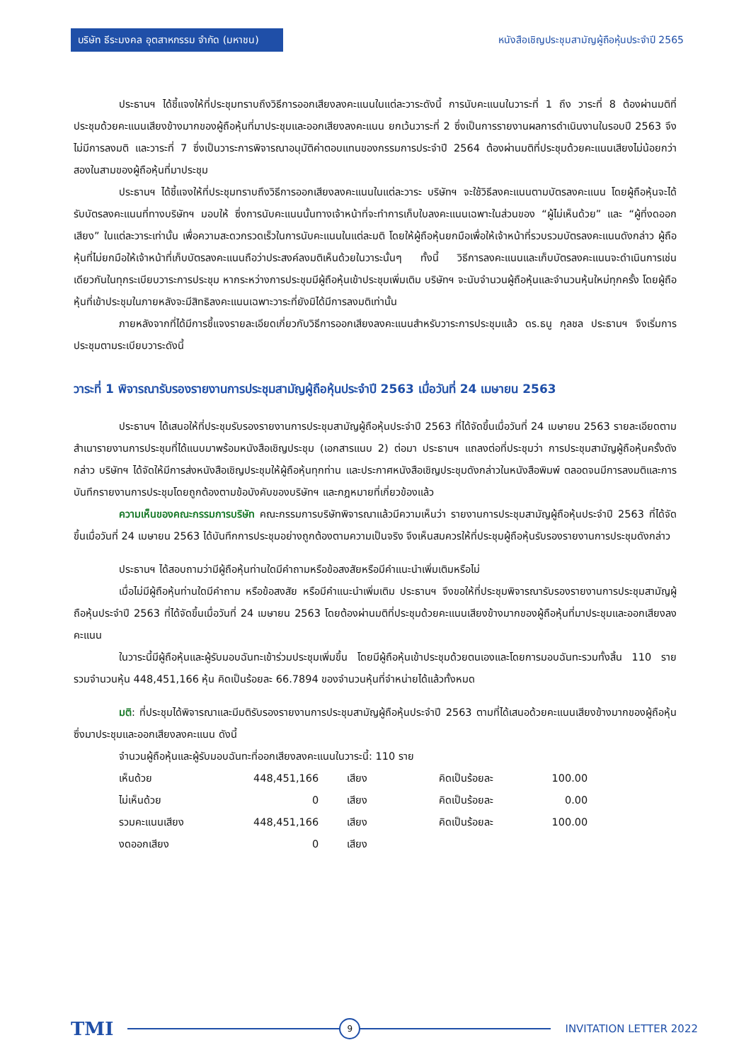บริษัท ธีระมงคล อุตสาหกรรม จำกัด (มหาชน)
หนังสือเชิญประชุมสามัญผู้ถือหุ้นประจำปี 2565
ประธานฯ ได้ชี้แจงให้ที่ประชุมทราบถึงวิธีการออกเสียงลงคะแนนในแต่ละวาระดังนี้ การนับคะแนนในวาระที่ 1 ถึง วาระที่ 8 ต้องผ่านมติที่ประชุมด้วยคะแนนเสียงข้างมากของผู้ถือหุ้นที่มาประชุมและออกเสียงลงคะแนน ยกเว้นวาระที่ 2 ซึ่งเป็นการรายงานผลการดำเนินงานในรอบปี 2563 จึงไม่มีการลงมติ และวาระที่ 7 ซึ่งเป็นวาระการพิจารณาอนุมัติค่าตอบแทนของกรรมการประจำปี 2564 ต้องผ่านมติที่ประชุมด้วยคะแนนเสียงไม่น้อยกว่าสองในสามของผู้ถือหุ้นที่มาประชุม
ประธานฯ ได้ชี้แจงให้ที่ประชุมทราบถึงวิธีการออกเสียงลงคะแนนในแต่ละวาระ บริษัทฯ จะใช้วิธีลงคะแนนตามบัตรลงคะแนน โดยผู้ถือหุ้นจะได้รับบัตรลงคะแนนที่ทางบริษัทฯ มอบให้ ซึ่งการนับคะแนนนั้นทางเจ้าหน้าที่จะทำการเก็บใบลงคะแนนเฉพาะในส่วนของ “ผู้ไม่เห็นด้วย” และ “ผู้ที่งดออกเสียง” ในแต่ละวาระเท่านั้น เพื่อความสะดวกรวดเร็วในการนับคะแนนในแต่ละมติ โดยให้ผู้ถือหุ้นยกมือเพื่อให้เจ้าหน้าที่รวบรวมบัตรลงคะแนนดังกล่าว ผู้ถือหุ้นที่ไม่ยกมือให้เจ้าหน้าที่เก็บบัตรลงคะแนนถือว่าประสงค์ลงมติเห็นด้วยในวาระนั้นๆ ทั้งนี้ วิธีการลงคะแนนและเก็บบัตรลงคะแนนจะดำเนินการเช่นเดียวกันในทุกระเบียบวาระการประชุม หากระหว่างการประชุมมีผู้ถือหุ้นเข้าประชุมเพิ่มเติม บริษัทฯ จะนับจำนวนผู้ถือหุ้นและจำนวนหุ้นใหม่ทุกครั้ง โดยผู้ถือหุ้นที่เข้าประชุมในภายหลังจะมีสิทธิลงคะแนนเฉพาะวาระที่ยังมิได้มีการลงมติเท่านั้น
ภายหลังจากที่ได้มีการชี้แจงรายละเอียดเกี่ยวกับวิธีการออกเสียงลงคะแนนสำหรับวาระการประชุมแล้ว ดร.ธนู กุลชล ประธานฯ จึงเริ่มการประชุมตามระเบียบวาระดังนี้
วาระที่ 1 พิจารณารับรองรายงานการประชุมสามัญผู้ถือหุ้นประจำปี 2563 เมื่อวันที่ 24 เมษายน 2563
ประธานฯ ได้เสนอให้ที่ประชุมรับรองรายงานการประชุมสามัญผู้ถือหุ้นประจำปี 2563 ที่ได้จัดขึ้นเมื่อวันที่ 24 เมษายน 2563 รายละเอียดตามสำเนารายงานการประชุมที่ได้แนบมาพร้อมหนังสือเชิญประชุม (เอกสารแนบ 2) ต่อมา ประธานฯ แถลงต่อที่ประชุมว่า การประชุมสามัญผู้ถือหุ้นครั้งดังกล่าว บริษัทฯ ได้จัดให้มีการส่งหนังสือเชิญประชุมให้ผู้ถือหุ้นทุกท่าน และประกาศหนังสือเชิญประชุมดังกล่าวในหนังสือพิมพ์ ตลอดจนมีการลงมติและการบันทึกรายงานการประชุมโดยถูกต้องตามข้อบังคับของบริษัทฯ และกฎหมายที่เกี่ยวข้องแล้ว
ความเห็นของคณะกรรมการบริษัท คณะกรรมการบริษัทพิจารณาแล้วมีความเห็นว่า รายงานการประชุมสามัญผู้ถือหุ้นประจำปี 2563 ที่ได้จัดขึ้นเมื่อวันที่ 24 เมษายน 2563 ได้บันทึกการประชุมอย่างถูกต้องตามความเป็นจริง จึงเห็นสมควรให้ที่ประชุมผู้ถือหุ้นรับรองรายงานการประชุมดังกล่าว
ประธานฯ ได้สอบถามว่ามีผู้ถือหุ้นท่านใดมีคำถามหรือข้อสงสัยหรือมีคำแนะนำเพิ่มเติมหรือไม่
เมื่อไม่มีผู้ถือหุ้นท่านใดมีคำถาม หรือข้อสงสัย หรือมีคำแนะนำเพิ่มเติม ประธานฯ จึงขอให้ที่ประชุมพิจารณารับรองรายงานการประชุมสามัญผู้ถือหุ้นประจำปี 2563 ที่ได้จัดขึ้นเมื่อวันที่ 24 เมษายน 2563 โดยต้องผ่านมติที่ประชุมด้วยคะแนนเสียงข้างมากของผู้ถือหุ้นที่มาประชุมและออกเสียงลงคะแนน
ในวาระนี้มีผู้ถือหุ้นและผู้รับมอบฉันทะเข้าร่วมประชุมเพิ่มขึ้น โดยมีผู้ถือหุ้นเข้าประชุมด้วยตนเองและโดยการมอบฉันทะรวมทั้งสิ้น 110 ราย รวมจำนวนหุ้น 448,451,166 หุ้น คิดเป็นร้อยละ 66.7894 ของจำนวนหุ้นที่จำหน่ายได้แล้วทั้งหมด
มติ: ที่ประชุมได้พิจารณาและมีมติรับรองรายงานการประชุมสามัญผู้ถือหุ้นประจำปี 2563 ตามที่ได้เสนอด้วยคะแนนเสียงข้างมากของผู้ถือหุ้นซึ่งมาประชุมและออกเสียงลงคะแนน ดังนี้
จำนวนผู้ถือหุ้นและผู้รับมอบฉันทะที่ออกเสียงลงคะแนนในวาระนี้: 110 ราย
| เห็นด้วย | 448,451,166 | เสียง | คิดเป็นร้อยละ | 100.00 |
| ไม่เห็นด้วย | 0 | เสียง | คิดเป็นร้อยละ | 0.00 |
| รวมคะแนนเสียง | 448,451,166 | เสียง | คิดเป็นร้อยละ | 100.00 |
| งดออกเสียง | 0 | เสียง | | |
TMI
9
INVITATION LETTER 2022